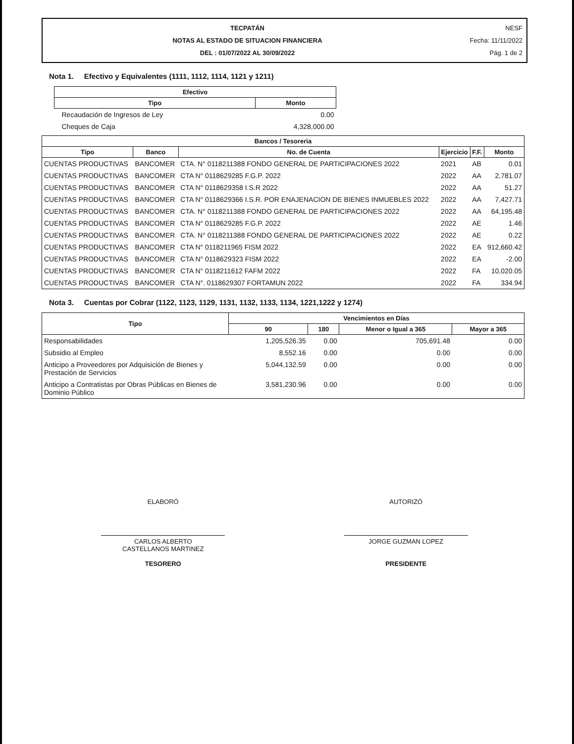TECPATÁN
NOTAS AL ESTADO DE SITUACION FINANCIERA
DEL : 01/07/2022 AL 30/09/2022
NESF
Fecha: 11/11/2022
Pág. 1 de 2
Nota 1. Efectivo y Equivalentes (1111, 1112, 1114, 1121 y 1211)
| Efectivo | |
| --- | --- |
| Tipo | Monto |
| Recaudación de Ingresos de Ley | 0.00 |
| Cheques de Caja | 4,328,000.00 |
| Bancos / Tesoreria | | | | | |
| --- | --- | --- | --- | --- | --- |
| Tipo | Banco | No. de Cuenta | Ejercicio | F.F. | Monto |
| CUENTAS PRODUCTIVAS | BANCOMER | CTA. N° 0118211388 FONDO GENERAL DE PARTICIPACIONES 2022 | 2021 | AB | 0.01 |
| CUENTAS PRODUCTIVAS | BANCOMER | CTA N° 0118629285 F.G.P. 2022 | 2022 | AA | 2,781.07 |
| CUENTAS PRODUCTIVAS | BANCOMER | CTA N° 0118629358 I.S.R 2022 | 2022 | AA | 51.27 |
| CUENTAS PRODUCTIVAS | BANCOMER | CTA N° 0118629366 I.S.R. POR ENAJENACION DE BIENES INMUEBLES 2022 | 2022 | AA | 7,427.71 |
| CUENTAS PRODUCTIVAS | BANCOMER | CTA. N° 0118211388 FONDO GENERAL DE PARTICIPACIONES 2022 | 2022 | AA | 64,195.48 |
| CUENTAS PRODUCTIVAS | BANCOMER | CTA N° 0118629285 F.G.P. 2022 | 2022 | AE | 1.46 |
| CUENTAS PRODUCTIVAS | BANCOMER | CTA. N° 0118211388 FONDO GENERAL DE PARTICIPACIONES 2022 | 2022 | AE | 0.22 |
| CUENTAS PRODUCTIVAS | BANCOMER | CTA N° 0118211965 FISM 2022 | 2022 | EA | 912,660.42 |
| CUENTAS PRODUCTIVAS | BANCOMER | CTA N° 0118629323 FISM 2022 | 2022 | EA | -2.00 |
| CUENTAS PRODUCTIVAS | BANCOMER | CTA N° 0118211612 FAFM 2022 | 2022 | FA | 10,020.05 |
| CUENTAS PRODUCTIVAS | BANCOMER | CTA N°. 0118629307 FORTAMUN 2022 | 2022 | FA | 334.94 |
Nota 3. Cuentas por Cobrar (1122, 1123, 1129, 1131, 1132, 1133, 1134, 1221,1222 y 1274)
| Tipo | Vencimientos en Días | | | |
| --- | --- | --- | --- | --- |
| | 90 | 180 | Menor o Igual a 365 | Mayor a 365 |
| Responsabilidades | 1,205,526.35 | 0.00 | 705,691.48 | 0.00 |
| Subsidio al Empleo | 8,552.16 | 0.00 | 0.00 | 0.00 |
| Anticipo a Proveedores por Adquisición de Bienes y Prestación de Servicios | 5,044,132.59 | 0.00 | 0.00 | 0.00 |
| Anticipo a Contratistas por Obras Públicas en Bienes de Dominio Público | 3,581,230.96 | 0.00 | 0.00 | 0.00 |
ELABORÓ
CARLOS ALBERTO
CASTELLANOS MARTINEZ
TESORERO
AUTORIZÓ
JORGE GUZMAN LOPEZ
PRESIDENTE